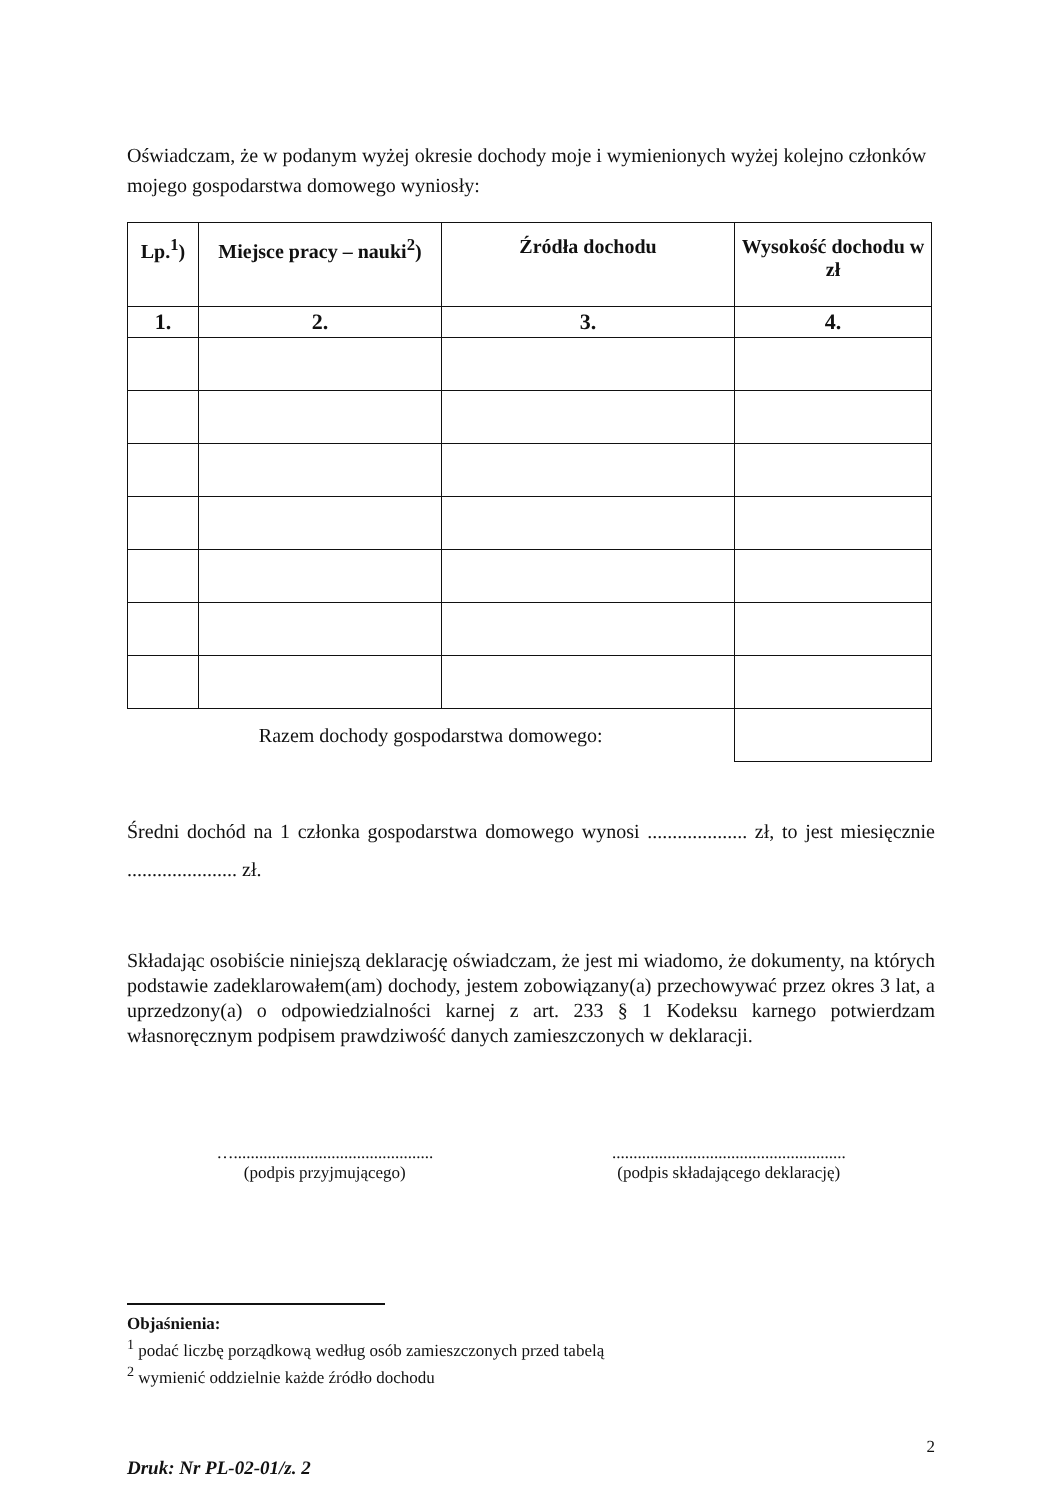Oświadczam, że w podanym wyżej okresie dochody moje i wymienionych wyżej kolejno członków mojego gospodarstwa domowego wyniosły:
| Lp.<sup>1</sup>) | Miejsce pracy – nauki<sup>2</sup>) | Źródła dochodu | Wysokość dochodu w zł |
| --- | --- | --- | --- |
| 1. | 2. | 3. | 4. |
| Razem dochody gospodarstwa domowego: | | | |
Średni dochód na 1 członka gospodarstwa domowego wynosi .................... zł, to jest miesięcznie ...................... zł.
Składając osobiście niniejszą deklarację oświadczam, że jest mi wiadomo, że dokumenty, na których podstawie zadeklarowałem(am) dochody, jestem zobowiązany(a) przechowywać przez okres 3 lat, a uprzedzony(a) o odpowiedzialności karnej z art. 233 § 1 Kodeksu karnego potwierdzam własnoręcznym podpisem prawdziwość danych zamieszczonych w deklaracji.
…...............................................
(podpis przyjmującego)
.......................................................
(podpis składającego deklarację)
Objaśnienia:
<sup>1</sup> podać liczbę porządkową według osób zamieszczonych przed tabelą
<sup>2</sup> wymienić oddzielnie każde źródło dochodu
2
Druk: Nr PL-02-01/z. 2